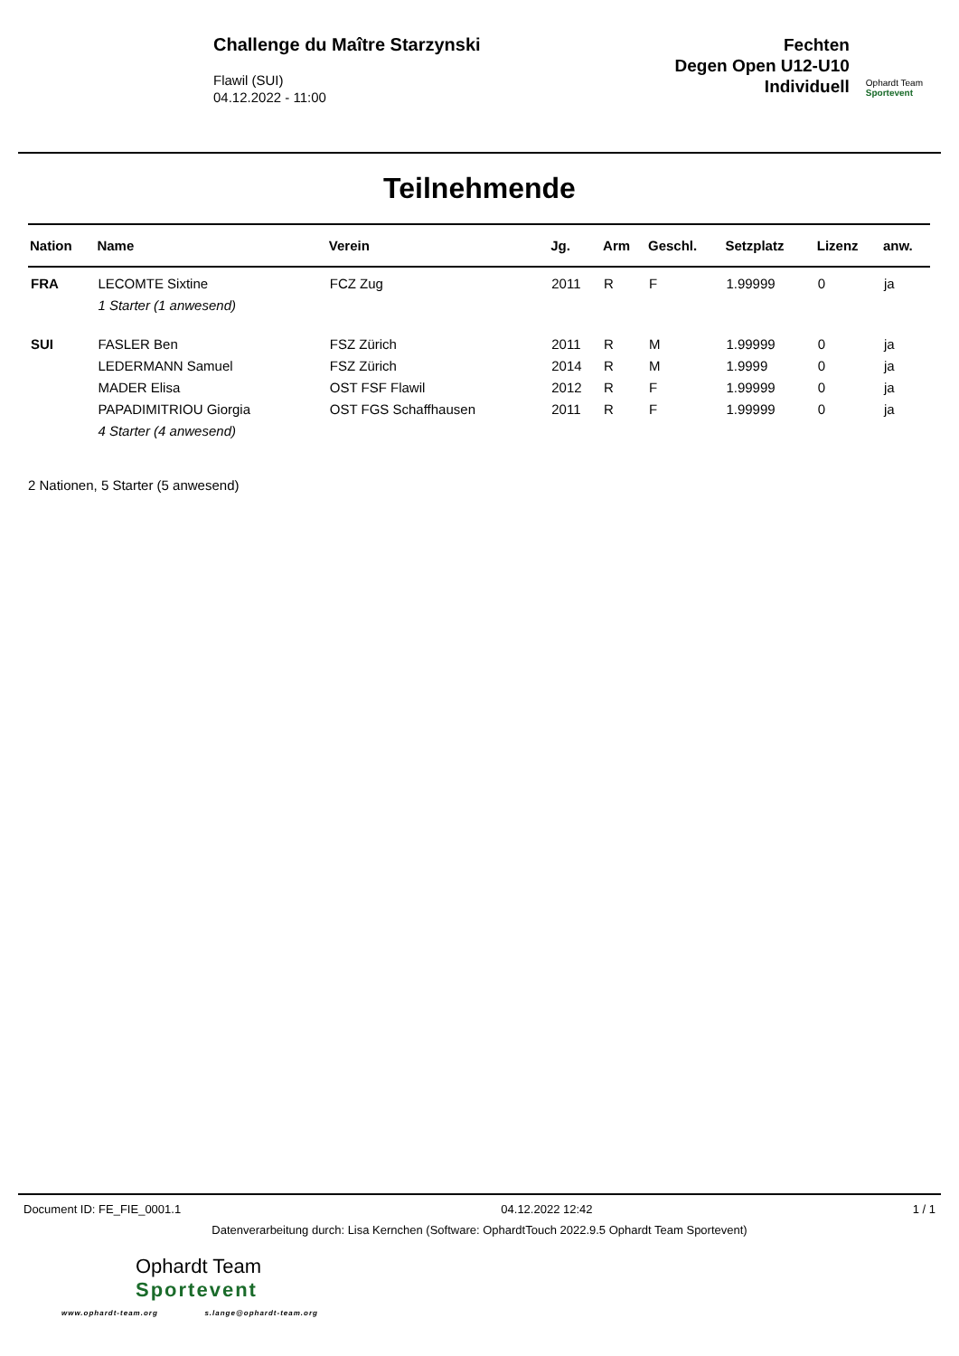Challenge du Maître Starzynski
Flawil (SUI)
04.12.2022 - 11:00
Fechten
Degen Open U12-U10
Individuell
Ophardt Team
Sportevent
Teilnehmende
| Nation | Name | Verein | Jg. | Arm | Geschl. | Setzplatz | Lizenz | anw. |
| --- | --- | --- | --- | --- | --- | --- | --- | --- |
| FRA | LECOMTE Sixtine | FCZ Zug | 2011 | R | F | 1.99999 | 0 | ja |
| | 1 Starter (1 anwesend) | | | | | | | |
| SUI | FASLER Ben | FSZ Zürich | 2011 | R | M | 1.99999 | 0 | ja |
| | LEDERMANN Samuel | FSZ Zürich | 2014 | R | M | 1.9999 | 0 | ja |
| | MADER Elisa | OST FSF Flawil | 2012 | R | F | 1.99999 | 0 | ja |
| | PAPADIMITRIOU Giorgia | OST FGS Schaffhausen | 2011 | R | F | 1.99999 | 0 | ja |
| | 4 Starter (4 anwesend) | | | | | | | |
2 Nationen, 5 Starter (5 anwesend)
Document ID: FE_FIE_0001.1 04.12.2022 12:42 1 / 1
Datenverarbeitung durch: Lisa Kernchen (Software: OphardtTouch 2022.9.5 Ophardt Team Sportevent)
Ophardt Team
Sportevent
www.ophardt-team.org s.lange@ophardt-team.org